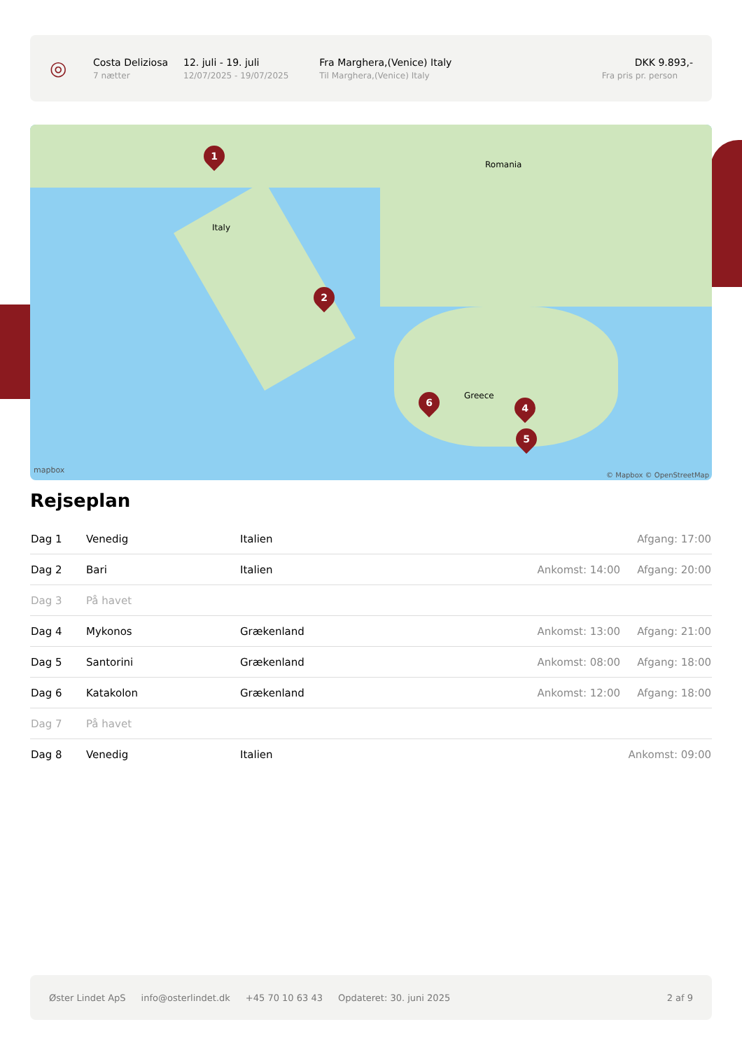◎
Costa Deliziosa
7 nætter
12. juli - 19. juli
12/07/2025 - 19/07/2025
Fra Marghera,(Venice) Italy
Til Marghera,(Venice) Italy
DKK 9.893,-
Fra pris pr. person
1
2
4
5
6
Italy
Romania
Greece
mapbox
© Mapbox © OpenStreetMap
Rejseplan
| Dag 1 | Venedig | Italien | | Afgang: 17:00 |
| Dag 2 | Bari | Italien | Ankomst: 14:00 | Afgang: 20:00 |
| Dag 3 | På havet | | | |
| Dag 4 | Mykonos | Grækenland | Ankomst: 13:00 | Afgang: 21:00 |
| Dag 5 | Santorini | Grækenland | Ankomst: 08:00 | Afgang: 18:00 |
| Dag 6 | Katakolon | Grækenland | Ankomst: 12:00 | Afgang: 18:00 |
| Dag 7 | På havet | | | |
| Dag 8 | Venedig | Italien | | Ankomst: 09:00 |
Øster Lindet ApS info@osterlindet.dk +45 70 10 63 43 Opdateret: 30. juni 2025 2 af 9